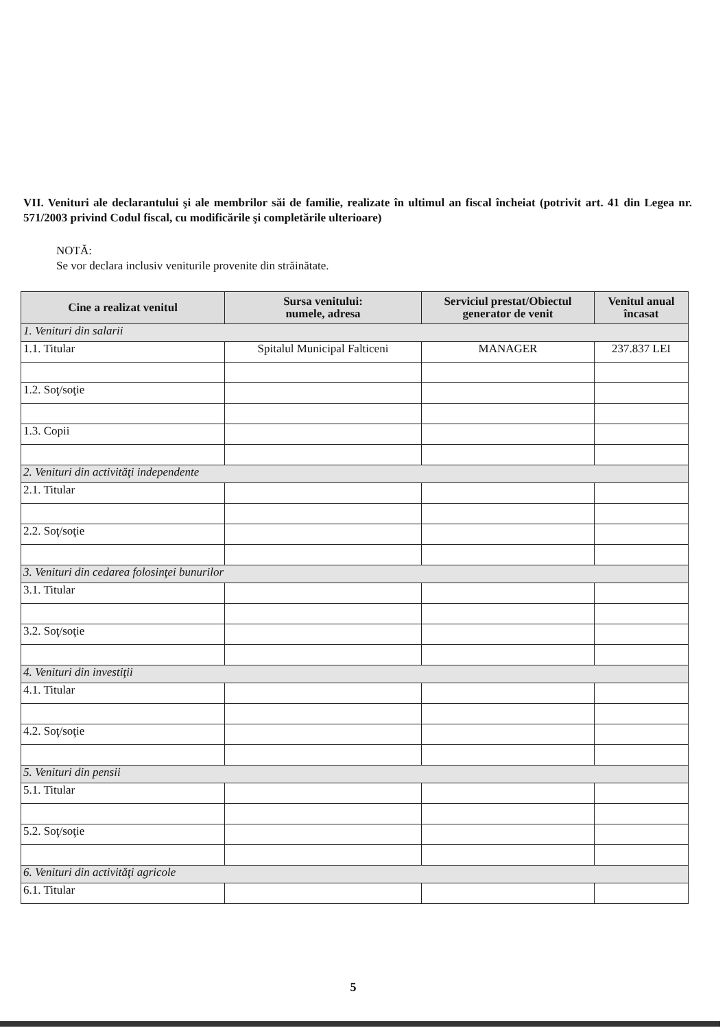VII. Venituri ale declarantului şi ale membrilor săi de familie, realizate în ultimul an fiscal încheiat (potrivit art. 41 din Legea nr. 571/2003 privind Codul fiscal, cu modificările şi completările ulterioare)
NOTĂ:
Se vor declara inclusiv veniturile provenite din străinătate.
| Cine a realizat venitul | Sursa venitului: numele, adresa | Serviciul prestat/Obiectul generator de venit | Venitul anual încasat |
| --- | --- | --- | --- |
| 1. Venituri din salarii | | | |
| 1.1. Titular | Spitalul Municipal Falticeni | MANAGER | 237.837 LEI |
| 1.2. Soţ/soţie | | | |
| 1.3. Copii | | | |
| 2. Venituri din activităţi independente | | | |
| 2.1. Titular | | | |
| 2.2. Soţ/soţie | | | |
| 3. Venituri din cedarea folosinţei bunurilor | | | |
| 3.1. Titular | | | |
| 3.2. Soţ/soţie | | | |
| 4. Venituri din investiţii | | | |
| 4.1. Titular | | | |
| 4.2. Soţ/soţie | | | |
| 5. Venituri din pensii | | | |
| 5.1. Titular | | | |
| 5.2. Soţ/soţie | | | |
| 6. Venituri din activităţi agricole | | | |
| 6.1. Titular | | | |
5